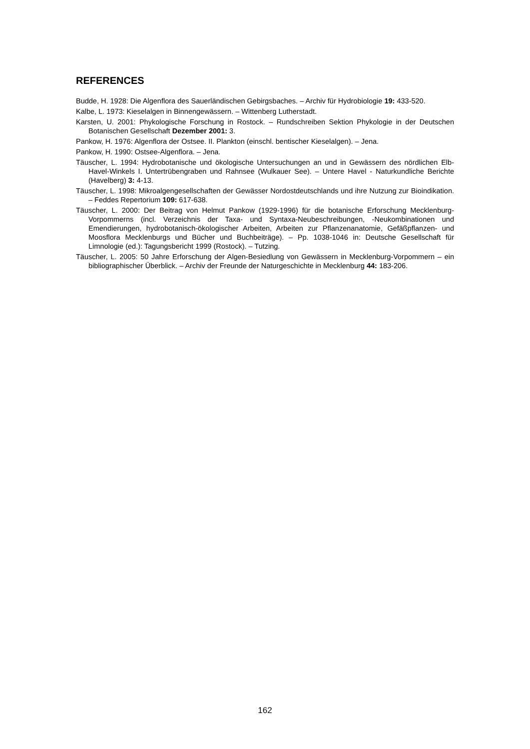REFERENCES
Budde, H. 1928: Die Algenflora des Sauerländischen Gebirgsbaches. – Archiv für Hydrobiologie 19: 433-520.
Kalbe, L. 1973: Kieselalgen in Binnengewässern. – Wittenberg Lutherstadt.
Karsten, U. 2001: Phykologische Forschung in Rostock. – Rundschreiben Sektion Phykologie in der Deutschen Botanischen Gesellschaft Dezember 2001: 3.
Pankow, H. 1976: Algenflora der Ostsee. II. Plankton (einschl. bentischer Kieselalgen). – Jena.
Pankow, H. 1990: Ostsee-Algenflora. – Jena.
Täuscher, L. 1994: Hydrobotanische und ökologische Untersuchungen an und in Gewässern des nördlichen Elb-Havel-Winkels I. Untertrübengraben und Rahnsee (Wulkauer See). – Untere Havel - Naturkundliche Berichte (Havelberg) 3: 4-13.
Täuscher, L. 1998: Mikroalgengesellschaften der Gewässer Nordostdeutschlands und ihre Nutzung zur Bioindikation. – Feddes Repertorium 109: 617-638.
Täuscher, L. 2000: Der Beitrag von Helmut Pankow (1929-1996) für die botanische Erforschung Mecklenburg-Vorpommerns (incl. Verzeichnis der Taxa- und Syntaxa-Neubeschreibungen, -Neukombinationen und Emendierungen, hydrobotanisch-ökologischer Arbeiten, Arbeiten zur Pflanzenanatomie, Gefäßpflanzen- und Moosflora Mecklenburgs und Bücher und Buchbeiträge). – Pp. 1038-1046 in: Deutsche Gesellschaft für Limnologie (ed.): Tagungsbericht 1999 (Rostock). – Tutzing.
Täuscher, L. 2005: 50 Jahre Erforschung der Algen-Besiedlung von Gewässern in Mecklenburg-Vorpommern – ein bibliographischer Überblick. – Archiv der Freunde der Naturgeschichte in Mecklenburg 44: 183-206.
162